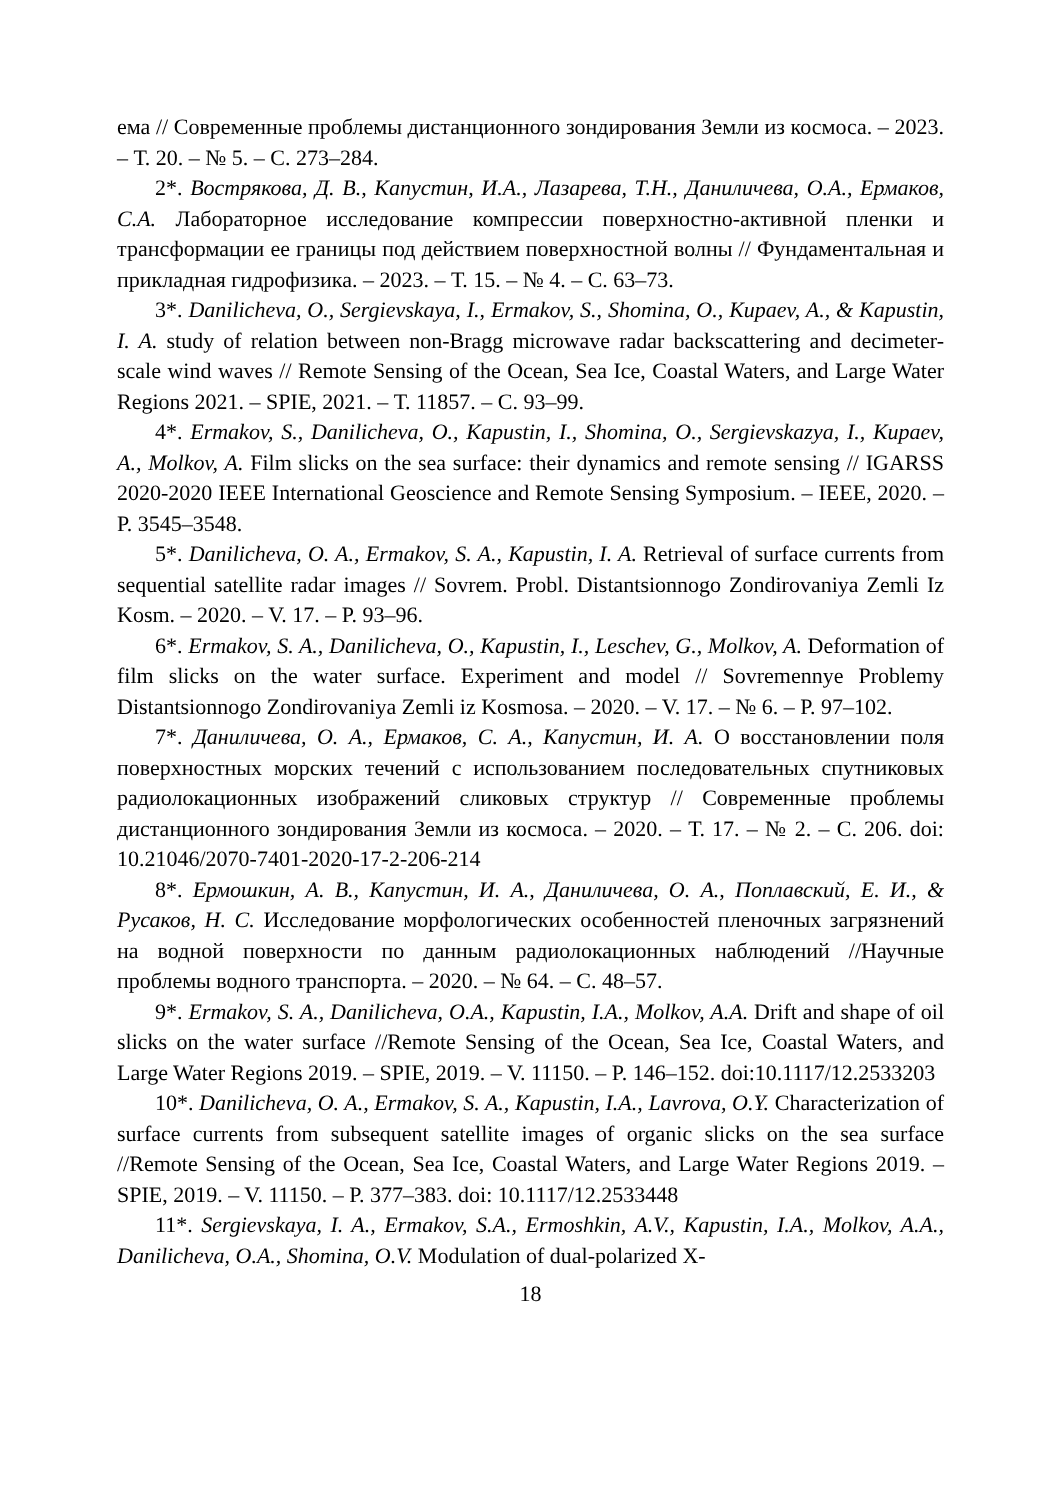ема // Современные проблемы дистанционного зондирования Земли из космоса. – 2023. – Т. 20. – № 5. – С. 273–284.
2*. Вострякова, Д. В., Капустин, И.А., Лазарева, Т.Н., Даниличева, О.А., Ермаков, С.А. Лабораторное исследование компрессии поверхностно-активной пленки и трансформации ее границы под действием поверхностной волны // Фундаментальная и прикладная гидрофизика. – 2023. – Т. 15. – № 4. – С. 63–73.
3*. Danilicheva, O., Sergievskaya, I., Ermakov, S., Shomina, O., Kupaev, A., & Kapustin, I. A. study of relation between non-Bragg microwave radar backscattering and decimeter-scale wind waves // Remote Sensing of the Ocean, Sea Ice, Coastal Waters, and Large Water Regions 2021. – SPIE, 2021. – Т. 11857. – С. 93–99.
4*. Ermakov, S., Danilicheva, O., Kapustin, I., Shomina, O., Sergievskazya, I., Kupaev, A., Molkov, A. Film slicks on the sea surface: their dynamics and remote sensing // IGARSS 2020-2020 IEEE International Geoscience and Remote Sensing Symposium. – IEEE, 2020. – P. 3545–3548.
5*. Danilicheva, O. A., Ermakov, S. A., Kapustin, I. A. Retrieval of surface currents from sequential satellite radar images // Sovrem. Probl. Distantsionnogo Zondirovaniya Zemli Iz Kosm. – 2020. – V. 17. – P. 93–96.
6*. Ermakov, S. A., Danilicheva, O., Kapustin, I., Leschev, G., Molkov, A. Deformation of film slicks on the water surface. Experiment and model // Sovremennye Problemy Distantsionnogo Zondirovaniya Zemli iz Kosmosa. – 2020. – V. 17. – № 6. – P. 97–102.
7*. Даниличева, О. А., Ермаков, С. А., Капустин, И. А. О восстановлении поля поверхностных морских течений с использованием последовательных спутниковых радиолокационных изображений сликовых структур // Современные проблемы дистанционного зондирования Земли из космоса. – 2020. – Т. 17. – № 2. – С. 206. doi: 10.21046/2070-7401-2020-17-2-206-214
8*. Ермошкин, А. В., Капустин, И. А., Даниличева, О. А., Поплавский, Е. И., & Русаков, Н. С. Исследование морфологических особенностей пленочных загрязнений на водной поверхности по данным радиолокационных наблюдений //Научные проблемы водного транспорта. – 2020. – № 64. – С. 48–57.
9*. Ermakov, S. A., Danilicheva, O.A., Kapustin, I.A., Molkov, A.A. Drift and shape of oil slicks on the water surface //Remote Sensing of the Ocean, Sea Ice, Coastal Waters, and Large Water Regions 2019. – SPIE, 2019. – V. 11150. – P. 146–152. doi:10.1117/12.2533203
10*. Danilicheva, O. A., Ermakov, S. A., Kapustin, I.A., Lavrova, O.Y. Characterization of surface currents from subsequent satellite images of organic slicks on the sea surface //Remote Sensing of the Ocean, Sea Ice, Coastal Waters, and Large Water Regions 2019. – SPIE, 2019. – V. 11150. – P. 377–383. doi: 10.1117/12.2533448
11*. Sergievskaya, I. A., Ermakov, S.A., Ermoshkin, A.V., Kapustin, I.A., Molkov, A.A., Danilicheva, O.A., Shomina, O.V. Modulation of dual-polarized X-
18